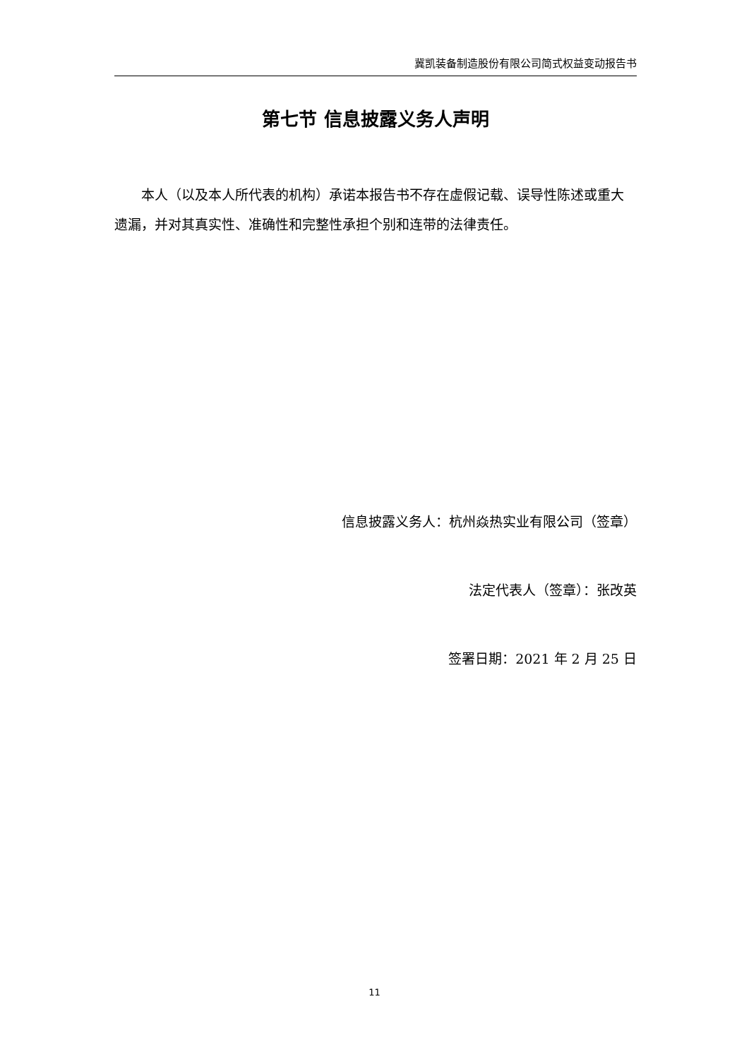冀凯装备制造股份有限公司简式权益变动报告书
第七节 信息披露义务人声明
本人（以及本人所代表的机构）承诺本报告书不存在虚假记载、误导性陈述或重大遗漏，并对其真实性、准确性和完整性承担个别和连带的法律责任。
信息披露义务人：杭州焱热实业有限公司（签章）
法定代表人（签章）：张改英
签署日期：2021 年 2 月 25 日
11